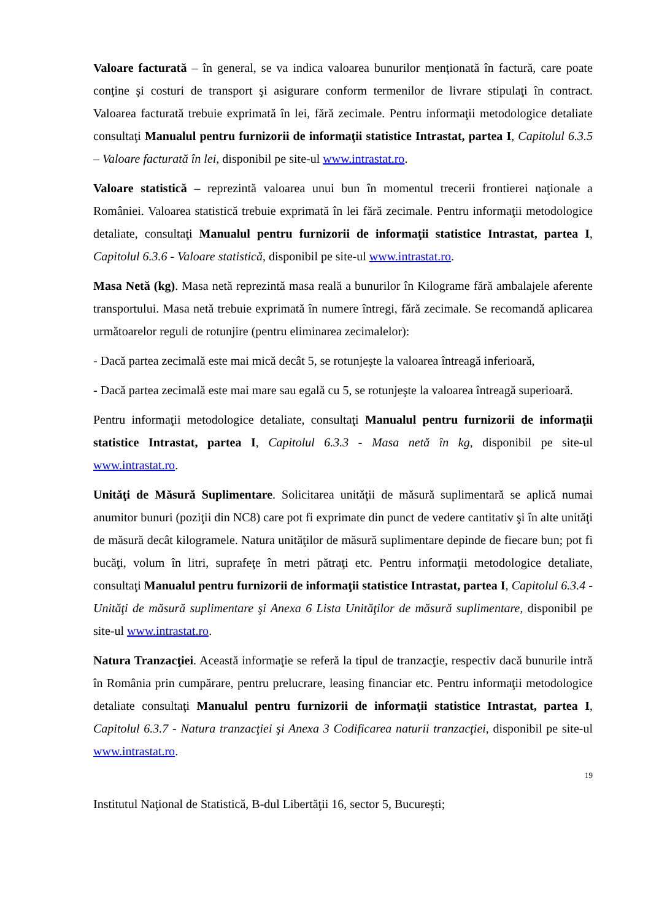Valoare facturată – în general, se va indica valoarea bunurilor menţionată în factură, care poate conţine şi costuri de transport şi asigurare conform termenilor de livrare stipulaţi în contract. Valoarea facturată trebuie exprimată în lei, fără zecimale. Pentru informaţii metodologice detaliate consultaţi Manualul pentru furnizorii de informaţii statistice Intrastat, partea I, Capitolul 6.3.5 – Valoare facturată în lei, disponibil pe site-ul www.intrastat.ro.
Valoare statistică – reprezintă valoarea unui bun în momentul trecerii frontierei naţionale a României. Valoarea statistică trebuie exprimată în lei fără zecimale. Pentru informaţii metodologice detaliate, consultaţi Manualul pentru furnizorii de informaţii statistice Intrastat, partea I, Capitolul 6.3.6 - Valoare statistică, disponibil pe site-ul www.intrastat.ro.
Masa Netă (kg). Masa netă reprezintă masa reală a bunurilor în Kilograme fără ambalajele aferente transportului. Masa netă trebuie exprimată în numere întregi, fără zecimale. Se recomandă aplicarea următoarelor reguli de rotunjire (pentru eliminarea zecimalelor):
- Dacă partea zecimală este mai mică decât 5, se rotunjeşte la valoarea întreagă inferioară,
- Dacă partea zecimală este mai mare sau egală cu 5, se rotunjeşte la valoarea întreagă superioară.
Pentru informaţii metodologice detaliate, consultaţi Manualul pentru furnizorii de informaţii statistice Intrastat, partea I, Capitolul 6.3.3 - Masa netă în kg, disponibil pe site-ul www.intrastat.ro.
Unităţi de Măsură Suplimentare. Solicitarea unităţii de măsură suplimentară se aplică numai anumitor bunuri (poziţii din NC8) care pot fi exprimate din punct de vedere cantitativ şi în alte unităţi de măsură decât kilogramele. Natura unităţilor de măsură suplimentare depinde de fiecare bun; pot fi bucăţi, volum în litri, suprafeţe în metri pătraţi etc. Pentru informaţii metodologice detaliate, consultaţi Manualul pentru furnizorii de informaţii statistice Intrastat, partea I, Capitolul 6.3.4 - Unităţi de măsură suplimentare şi Anexa 6 Lista Unităţilor de măsură suplimentare, disponibil pe site-ul www.intrastat.ro.
Natura Tranzacţiei. Această informaţie se referă la tipul de tranzacţie, respectiv dacă bunurile intră în România prin cumpărare, pentru prelucrare, leasing financiar etc. Pentru informaţii metodologice detaliate consultaţi Manualul pentru furnizorii de informaţii statistice Intrastat, partea I, Capitolul 6.3.7 - Natura tranzacţiei şi Anexa 3 Codificarea naturii tranzacţiei, disponibil pe site-ul www.intrastat.ro.
19
Institutul Naţional de Statistică, B-dul Libertăţii 16, sector 5, Bucureşti;